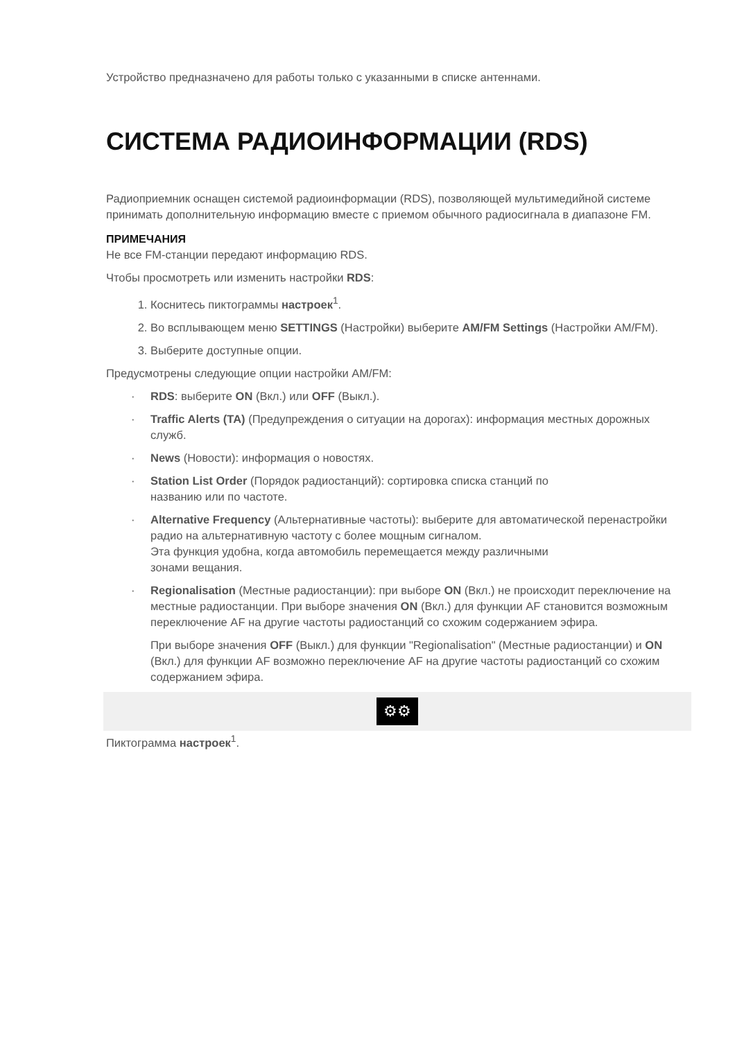Устройство предназначено для работы только с указанными в списке антеннами.
СИСТЕМА РАДИОИНФОРМАЦИИ (RDS)
Радиоприемник оснащен системой радиоинформации (RDS), позволяющей мультимедийной системе принимать дополнительную информацию вместе с приемом обычного радиосигнала в диапазоне FM.
ПРИМЕЧАНИЯ
Не все FM-станции передают информацию RDS.
Чтобы просмотреть или изменить настройки RDS:
1. Коснитесь пиктограммы настроек<sup>1</sup>.
2. Во всплывающем меню SETTINGS (Настройки) выберите AM/FM Settings (Настройки AM/FM).
3. Выберите доступные опции.
Предусмотрены следующие опции настройки AM/FM:
· RDS: выберите ON (Вкл.) или OFF (Выкл.).
· Traffic Alerts (TA) (Предупреждения о ситуации на дорогах): информация местных дорожных служб.
· News (Новости): информация о новостях.
· Station List Order (Порядок радиостанций): сортировка списка станций по
названию или по частоте.
· Alternative Frequency (Альтернативные частоты): выберите для автоматической перенастройки радио на альтернативную частоту с более мощным сигналом.
Эта функция удобна, когда автомобиль перемещается между различными
зонами вещания.
· Regionalisation (Местные радиостанции): при выборе ON (Вкл.) не происходит переключение на местные радиостанции. При выборе значения ON (Вкл.) для функции AF становится возможным переключение AF на другие частоты радиостанций со схожим содержанием эфира.
При выборе значения OFF (Выкл.) для функции "Regionalisation" (Местные радиостанции) и ON (Вкл.) для функции AF возможно переключение AF на другие частоты радиостанций со схожим содержанием эфира.
⚙⚙
Пиктограмма настроек<sup>1</sup>.